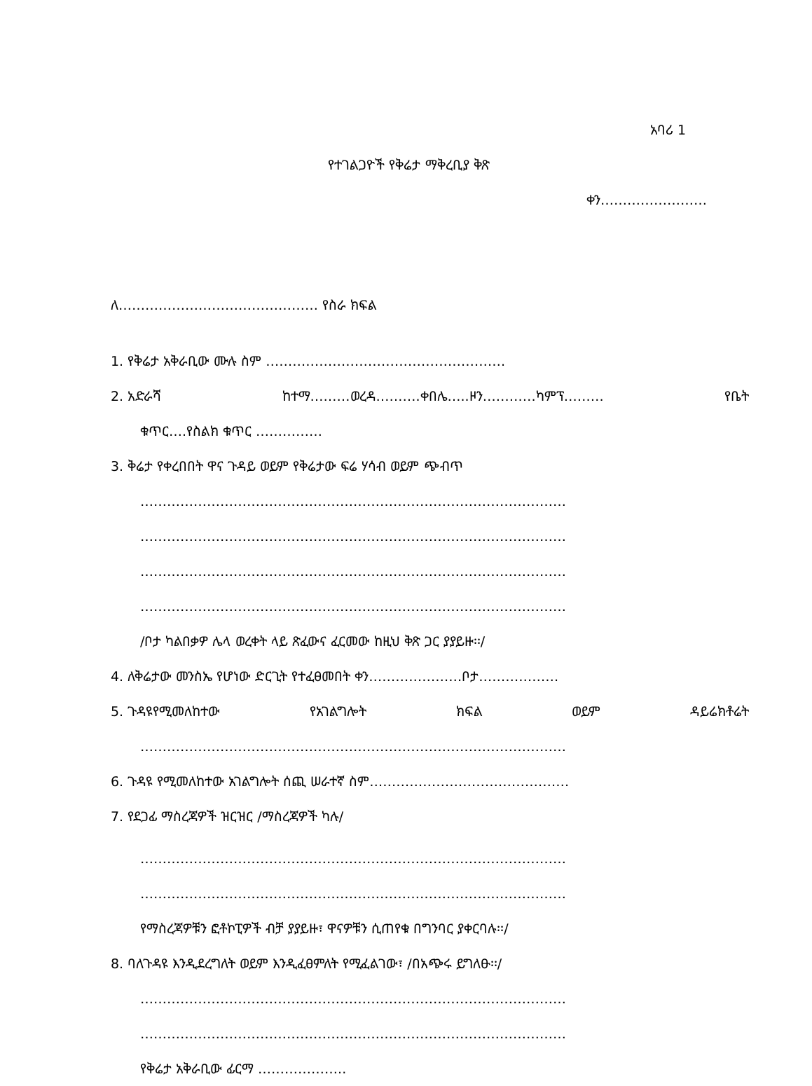አባሪ 1
የተገልጋዮች የቅሬታ ማቅረቢያ ቅጽ
ቀን……………………
ለ……………………………………… የስራ ክፍል
1. የቅሬታ አቅራቢው ሙሉ ስም ………………………………………………
2. አድራሻ ከተማ………ወረዳ……….ቀበሌ…..ዞን…………ካምፕ……… የቤት
ቁጥር….የስልክ ቁጥር ……………
3. ቅሬታ የቀረበበት ዋና ጉዳይ ወይም የቅሬታው ፍሬ ሃሳብ ወይም ጭብጥ
……………………………………………………………………………………
……………………………………………………………………………………
……………………………………………………………………………………
……………………………………………………………………………………
/ቦታ ካልበቃዎ ሌላ ወረቀት ላይ ጽፈውና ፈርመው ከዚህ ቅጽ ጋር ያያይዙ፡፡/
4. ለቅሬታው መንስኤ የሆነው ድርጊት የተፈፀመበት ቀን…………………ቦታ………………
5. ጉዳዩየሚመለከተው የአገልግሎት ክፍል ወይም ዳይሬክቶሬት
……………………………………………………………………………………
6. ጉዳዩ የሚመለከተው አገልግሎት ሰጪ ሠራተኛ ስም………………………………………
7. የደጋፊ ማስረጃዎች ዝርዝር /ማስረጃዎች ካሉ/
……………………………………………………………………………………
……………………………………………………………………………………
የማስረጃዎቹን ፎቶኮፒዎች ብቻ ያያይዙ፣ ዋናዎቹን ሲጠየቁ በግንባር ያቀርባሉ፡፡/
8. ባለጉዳዩ እንዲደረግለት ወይም እንዲፈፀምለት የሚፈልገው፣ /በአጭሩ ይግለፁ፡፡/
……………………………………………………………………………………
……………………………………………………………………………………
የቅሬታ አቅራቢው ፊርማ ………………..